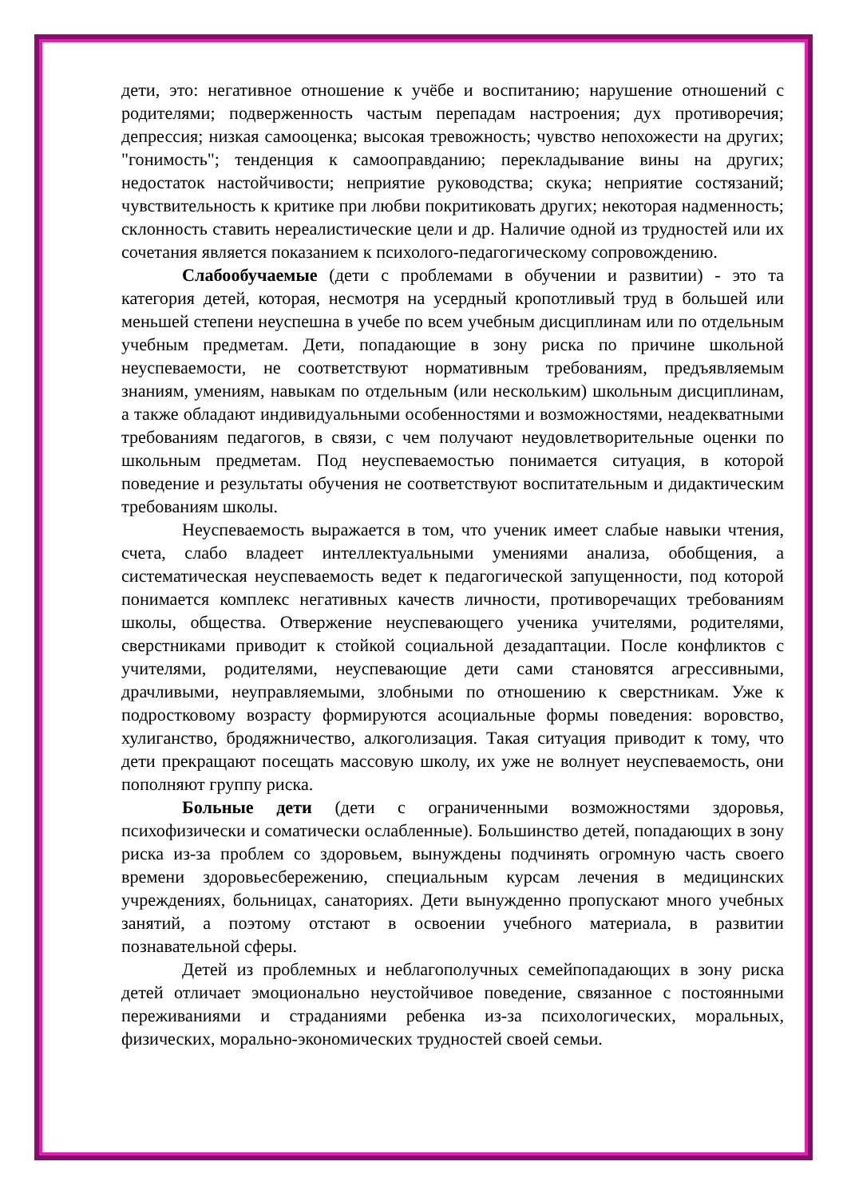дети, это: негативное отношение к учёбе и воспитанию; нарушение отношений с родителями; подверженность частым перепадам настроения; дух противоречия; депрессия; низкая самооценка; высокая тревожность; чувство непохожести на других; "гонимость"; тенденция к самооправданию; перекладывание вины на других; недостаток настойчивости; неприятие руководства; скука; неприятие состязаний; чувствительность к критике при любви покритиковать других; некоторая надменность; склонность ставить нереалистические цели и др. Наличие одной из трудностей или их сочетания является показанием к психолого-педагогическому сопровождению.
Слабообучаемые (дети с проблемами в обучении и развитии) - это та категория детей, которая, несмотря на усердный кропотливый труд в большей или меньшей степени неуспешна в учебе по всем учебным дисциплинам или по отдельным учебным предметам. Дети, попадающие в зону риска по причине школьной неуспеваемости, не соответствуют нормативным требованиям, предъявляемым знаниям, умениям, навыкам по отдельным (или нескольким) школьным дисциплинам, а также обладают индивидуальными особенностями и возможностями, неадекватными требованиям педагогов, в связи, с чем получают неудовлетворительные оценки по школьным предметам. Под неуспеваемостью понимается ситуация, в которой поведение и результаты обучения не соответствуют воспитательным и дидактическим требованиям школы.
Неуспеваемость выражается в том, что ученик имеет слабые навыки чтения, счета, слабо владеет интеллектуальными умениями анализа, обобщения, а систематическая неуспеваемость ведет к педагогической запущенности, под которой понимается комплекс негативных качеств личности, противоречащих требованиям школы, общества. Отвержение неуспевающего ученика учителями, родителями, сверстниками приводит к стойкой социальной дезадаптации. После конфликтов с учителями, родителями, неуспевающие дети сами становятся агрессивными, драчливыми, неуправляемыми, злобными по отношению к сверстникам. Уже к подростковому возрасту формируются асоциальные формы поведения: воровство, хулиганство, бродяжничество, алкоголизация. Такая ситуация приводит к тому, что дети прекращают посещать массовую школу, их уже не волнует неуспеваемость, они пополняют группу риска.
Больные дети (дети с ограниченными возможностями здоровья, психофизически и соматически ослабленные). Большинство детей, попадающих в зону риска из-за проблем со здоровьем, вынуждены подчинять огромную часть своего времени здоровьесбережению, специальным курсам лечения в медицинских учреждениях, больницах, санаториях. Дети вынужденно пропускают много учебных занятий, а поэтому отстают в освоении учебного материала, в развитии познавательной сферы.
Детей из проблемных и неблагополучных семейпопадающих в зону риска детей отличает эмоционально неустойчивое поведение, связанное с постоянными переживаниями и страданиями ребенка из-за психологических, моральных, физических, морально-экономических трудностей своей семьи.